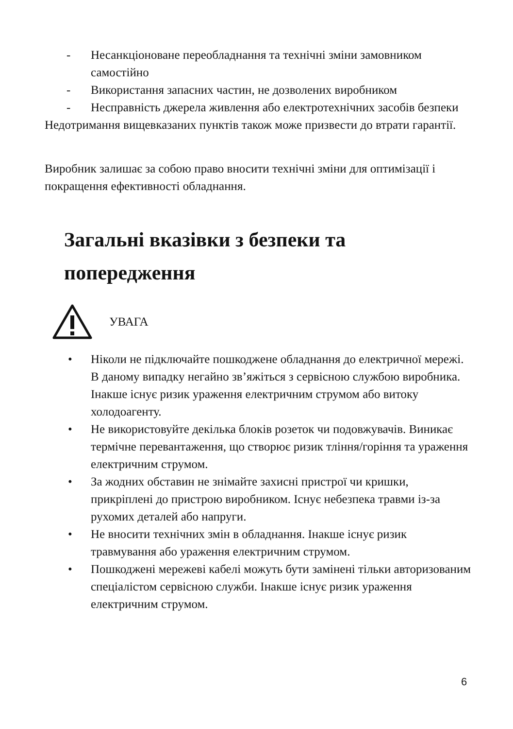- Несанкціоноване переобладнання та технічні зміни замовником самостійно
- Використання запасних частин, не дозволених виробником
- Несправність джерела живлення або електротехнічних засобів безпеки
Недотримання вищевказаних пунктів також може призвести до втрати гарантії.
Виробник залишає за собою право вносити технічні зміни для оптимізації і покращення ефективності обладнання.
Загальні вказівки з безпеки та попередження
УВАГА
• Ніколи не підключайте пошкоджене обладнання до електричної мережі. В даному випадку негайно зв’яжіться з сервісною службою виробника. Інакше існує ризик ураження електричним струмом або витоку холодоагенту.
• Не використовуйте декілька блоків розеток чи подовжувачів. Виникає термічне перевантаження, що створює ризик тління/горіння та ураження електричним струмом.
• За жодних обставин не знімайте захисні пристрої чи кришки, прикріплені до пристрою виробником. Існує небезпека травми із-за рухомих деталей або напруги.
• Не вносити технічних змін в обладнання. Інакше існує ризик травмування або ураження електричним струмом.
• Пошкоджені мережеві кабелі можуть бути замінені тільки авторизованим спеціалістом сервісною служби. Інакше існує ризик ураження електричним струмом.
6